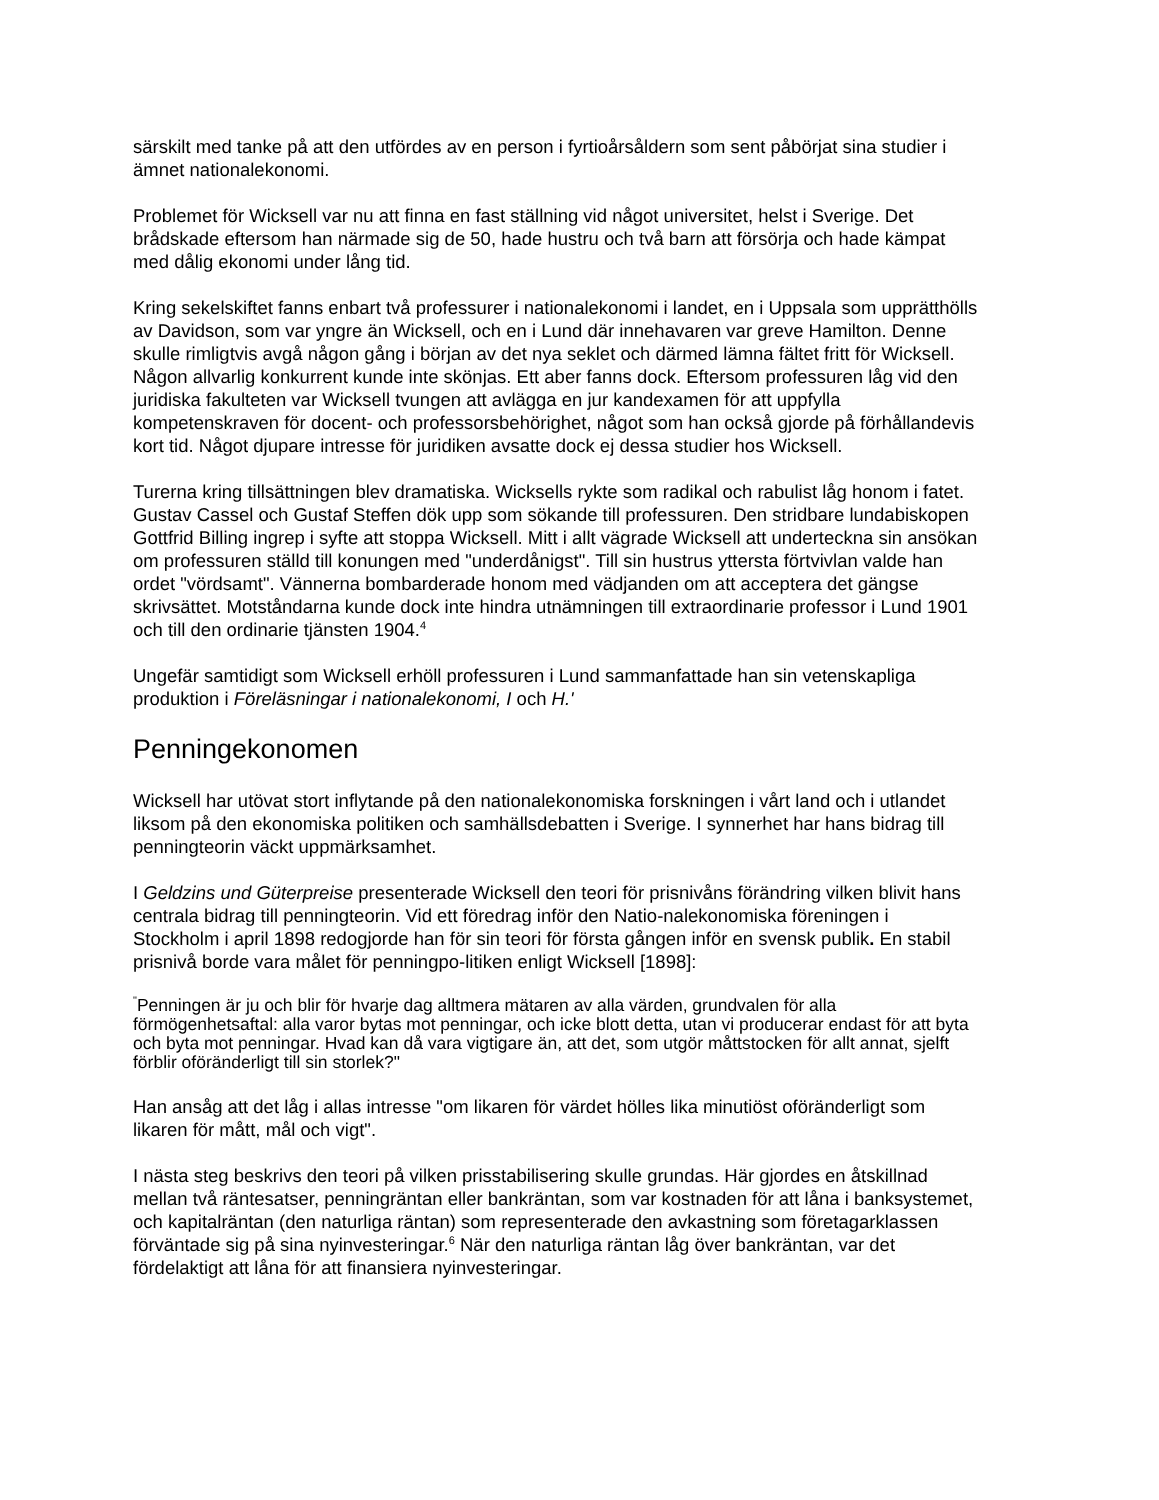särskilt med tanke på att den utfördes av en person i fyrtioårsåldern som sent påbörjat sina studier i ämnet nationalekonomi.
Problemet för Wicksell var nu att finna en fast ställning vid något universitet, helst i Sverige. Det brådskade eftersom han närmade sig de 50, hade hustru och två barn att försörja och hade kämpat med dålig ekonomi under lång tid.
Kring sekelskiftet fanns enbart två professurer i nationalekonomi i landet, en i Uppsala som upprätthölls av Davidson, som var yngre än Wicksell, och en i Lund där innehavaren var greve Hamilton. Denne skulle rimligtvis avgå någon gång i början av det nya seklet och därmed lämna fältet fritt för Wicksell. Någon allvarlig konkurrent kunde inte skönjas. Ett aber fanns dock. Eftersom professuren låg vid den juridiska fakulteten var Wicksell tvungen att avlägga en jur kandexamen för att uppfylla kompetenskraven för docent- och professorsbehörighet, något som han också gjorde på förhållandevis kort tid. Något djupare intresse för juridiken avsatte dock ej dessa studier hos Wicksell.
Turerna kring tillsättningen blev dramatiska. Wicksells rykte som radikal och rabulist låg honom i fatet. Gustav Cassel och Gustaf Steffen dök upp som sökande till professuren. Den stridbare lundabiskopen Gottfrid Billing ingrep i syfte att stoppa Wicksell. Mitt i allt vägrade Wicksell att underteckna sin ansökan om professuren ställd till konungen med "underdånigst". Till sin hustrus yttersta förtvivlan valde han ordet "vördsamt". Vännerna bombarderade honom med vädjanden om att acceptera det gängse skrivsättet. Motståndarna kunde dock inte hindra utnämningen till extraordinarie professor i Lund 1901 och till den ordinarie tjänsten 1904.<sup>4</sup>
Ungefär samtidigt som Wicksell erhöll professuren i Lund sammanfattade han sin vetenskapliga produktion i Föreläsningar i nationalekonomi, I och H.'
Penningekonomen
Wicksell har utövat stort inflytande på den nationalekonomiska forskningen i vårt land och i utlandet liksom på den ekonomiska politiken och samhällsdebatten i Sverige. I synnerhet har hans bidrag till penningteorin väckt uppmärksamhet.
I Geldzins und Güterpreise presenterade Wicksell den teori för prisnivåns förändring vilken blivit hans centrala bidrag till penningteorin. Vid ett föredrag inför den Natio-nalekonomiska föreningen i Stockholm i april 1898 redogjorde han för sin teori för första gången inför en svensk publik. En stabil prisnivå borde vara målet för penningpo-litiken enligt Wicksell [1898]:
<sup>"</sup>Penningen är ju och blir för hvarje dag alltmera mätaren av alla värden, grundvalen för alla förmögenhetsaftal: alla varor bytas mot penningar, och icke blott detta, utan vi producerar endast för att byta och byta mot penningar. Hvad kan då vara vigtigare än, att det, som utgör måttstocken för allt annat, sjelft förblir oföränderligt till sin storlek?"
Han ansåg att det låg i allas intresse "om likaren för värdet hölles lika minutiöst oföränderligt som likaren för mått, mål och vigt".
I nästa steg beskrivs den teori på vilken prisstabilisering skulle grundas. Här gjordes en åtskillnad mellan två räntesatser, penningräntan eller bankräntan, som var kostnaden för att låna i banksystemet, och kapitalräntan (den naturliga räntan) som representerade den avkastning som företagarklassen förväntade sig på sina nyinvesteringar.<sup>6</sup> När den naturliga räntan låg över bankräntan, var det fördelaktigt att låna för att finansiera nyinvesteringar.